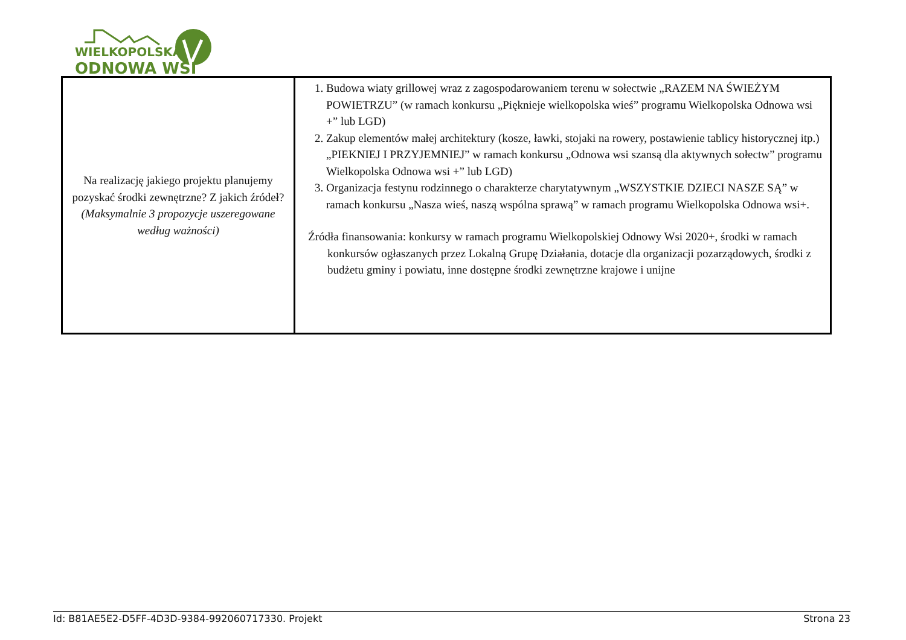WIELKOPOLSKA
ODNOWA WSI
| Na realizację jakiego projektu planujemy pozyskać środki zewnętrzne? Z jakich źródeł? (Maksymalnie 3 propozycje uszeregowane według ważności) | 1. Budowa wiaty grillowej wraz z zagospodarowaniem terenu w sołectwie „RAZEM NA ŚWIEŻYM POWIETRZU” (w ramach konkursu „Pięknieje wielkopolska wieś” programu Wielkopolska Odnowa wsi +” lub LGD) 2. Zakup elementów małej architektury (kosze, ławki, stojaki na rowery, postawienie tablicy historycznej itp.) „PIEKNIEJ I PRZYJEMNIEJ” w ramach konkursu „Odnowa wsi szansą dla aktywnych sołectw” programu Wielkopolska Odnowa wsi +” lub LGD) 3. Organizacja festynu rodzinnego o charakterze charytatywnym „WSZYSTKIE DZIECI NASZE SĄ” w ramach konkursu „Nasza wieś, naszą wspólna sprawą” w ramach programu Wielkopolska Odnowa wsi+. Źródła finansowania: konkursy w ramach programu Wielkopolskiej Odnowy Wsi 2020+, środki w ramach konkursów ogłaszanych przez Lokalną Grupę Działania, dotacje dla organizacji pozarządowych, środki z budżetu gminy i powiatu, inne dostępne środki zewnętrzne krajowe i unijne |
Id: B81AE5E2-D5FF-4D3D-9384-992060717330. Projekt Strona 23